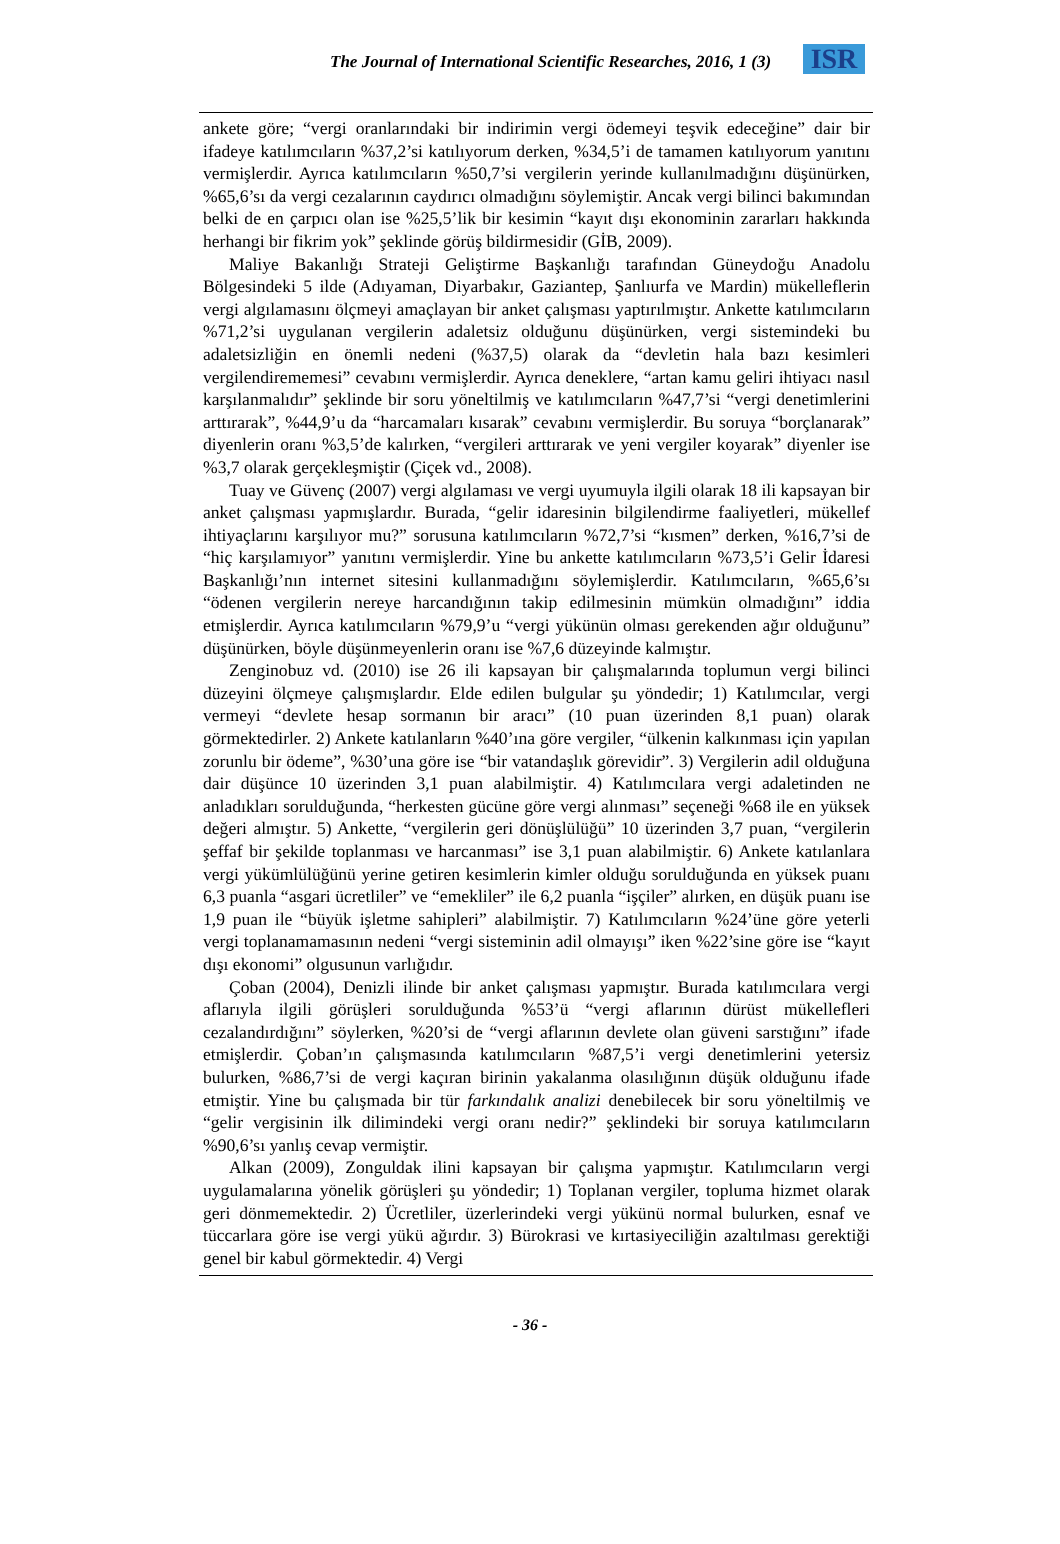The Journal of International Scientific Researches, 2016, 1 (3) ISR
ankete göre; “vergi oranlarındaki bir indirimin vergi ödemeyi teşvik edeceğine” dair bir ifadeye katılımcıların %37,2’si katılıyorum derken, %34,5’i de tamamen katılıyorum yanıtını vermişlerdir. Ayrıca katılımcıların %50,7’si vergilerin yerinde kullanılmadığını düşünürken, %65,6’sı da vergi cezalarının caydırıcı olmadığını söylemiştir. Ancak vergi bilinci bakımından belki de en çarpıcı olan ise %25,5’lik bir kesimin “kayıt dışı ekonominin zararları hakkında herhangi bir fikrim yok” şeklinde görüş bildirmesidir (GİB, 2009).
Maliye Bakanlığı Strateji Geliştirme Başkanlığı tarafından Güneydoğu Anadolu Bölgesindeki 5 ilde (Adıyaman, Diyarbakır, Gaziantep, Şanlıurfa ve Mardin) mükelleflerin vergi algılamasını ölçmeyi amaçlayan bir anket çalışması yaptırılmıştır. Ankette katılımcıların %71,2’si uygulanan vergilerin adaletsiz olduğunu düşünürken, vergi sistemindeki bu adaletsizliğin en önemli nedeni (%37,5) olarak da “devletin hala bazı kesimleri vergilendirememesi” cevabını vermişlerdir. Ayrıca deneklere, “artan kamu geliri ihtiyacı nasıl karşılanmalıdır” şeklinde bir soru yöneltilmiş ve katılımcıların %47,7’si “vergi denetimlerini arttırarak”, %44,9’u da “harcamaları kısarak” cevabını vermişlerdir. Bu soruya “borçlanarak” diyenlerin oranı %3,5’de kalırken, “vergileri arttırarak ve yeni vergiler koyarak” diyenler ise %3,7 olarak gerçekleşmiştir (Çiçek vd., 2008).
Tuay ve Güvenç (2007) vergi algılaması ve vergi uyumuyla ilgili olarak 18 ili kapsayan bir anket çalışması yapmışlardır. Burada, “gelir idaresinin bilgilendirme faaliyetleri, mükellef ihtiyaçlarını karşılıyor mu?” sorusuna katılımcıların %72,7’si “kısmen” derken, %16,7’si de “hiç karşılamıyor” yanıtını vermişlerdir. Yine bu ankette katılımcıların %73,5’i Gelir İdaresi Başkanlığı’nın internet sitesini kullanmadığını söylemişlerdir. Katılımcıların, %65,6’sı “ödenen vergilerin nereye harcandığının takip edilmesinin mümkün olmadığını” iddia etmişlerdir. Ayrıca katılımcıların %79,9’u “vergi yükünün olması gerekenden ağır olduğunu” düşünürken, böyle düşünmeyenlerin oranı ise %7,6 düzeyinde kalmıştır.
Zenginobuz vd. (2010) ise 26 ili kapsayan bir çalışmalarında toplumun vergi bilinci düzeyini ölçmeye çalışmışlardır. Elde edilen bulgular şu yöndedir; 1) Katılımcılar, vergi vermeyi “devlete hesap sormanın bir aracı” (10 puan üzerinden 8,1 puan) olarak görmektedirler. 2) Ankete katılanların %40’ına göre vergiler, “ülkenin kalkınması için yapılan zorunlu bir ödeme”, %30’una göre ise “bir vatandaşlık görevidir”. 3) Vergilerin adil olduğuna dair düşünce 10 üzerinden 3,1 puan alabilmiştir. 4) Katılımcılara vergi adaletinden ne anladıkları sorulduğunda, “herkesten gücüne göre vergi alınması” seçeneği %68 ile en yüksek değeri almıştır. 5) Ankette, “vergilerin geri dönüşlülüğü” 10 üzerinden 3,7 puan, “vergilerin şeffaf bir şekilde toplanması ve harcanması” ise 3,1 puan alabilmiştir. 6) Ankete katılanlara vergi yükümlülüğünü yerine getiren kesimlerin kimler olduğu sorulduğunda en yüksek puanı 6,3 puanla “asgari ücretliler” ve “emekliler” ile 6,2 puanla “işçiler” alırken, en düşük puanı ise 1,9 puan ile “büyük işletme sahipleri” alabilmiştir. 7) Katılımcıların %24’üne göre yeterli vergi toplanamamasının nedeni “vergi sisteminin adil olmayışı” iken %22’sine göre ise “kayıt dışı ekonomi” olgusunun varlığıdır.
Çoban (2004), Denizli ilinde bir anket çalışması yapmıştır. Burada katılımcılara vergi aflarıyla ilgili görüşleri sorulduğunda %53’ü “vergi aflarının dürüst mükellefleri cezalandırdığını” söylerken, %20’si de “vergi aflarının devlete olan güveni sarstığını” ifade etmişlerdir. Çoban’ın çalışmasında katılımcıların %87,5’i vergi denetimlerini yetersiz bulurken, %86,7’si de vergi kaçıran birinin yakalanma olasılığının düşük olduğunu ifade etmiştir. Yine bu çalışmada bir tür farkındalık analizi denebilecek bir soru yöneltilmiş ve “gelir vergisinin ilk dilimindeki vergi oranı nedir?” şeklindeki bir soruya katılımcıların %90,6’sı yanlış cevap vermiştir.
Alkan (2009), Zonguldak ilini kapsayan bir çalışma yapmıştır. Katılımcıların vergi uygulamalarına yönelik görüşleri şu yöndedir; 1) Toplanan vergiler, topluma hizmet olarak geri dönmemektedir. 2) Ücretliler, üzerlerindeki vergi yükünü normal bulurken, esnaf ve tüccarlara göre ise vergi yükü ağırdır. 3) Bürokrasi ve kırtasiyeciliğin azaltılması gerektiği genel bir kabul görmektedir. 4) Vergi
- 36 -